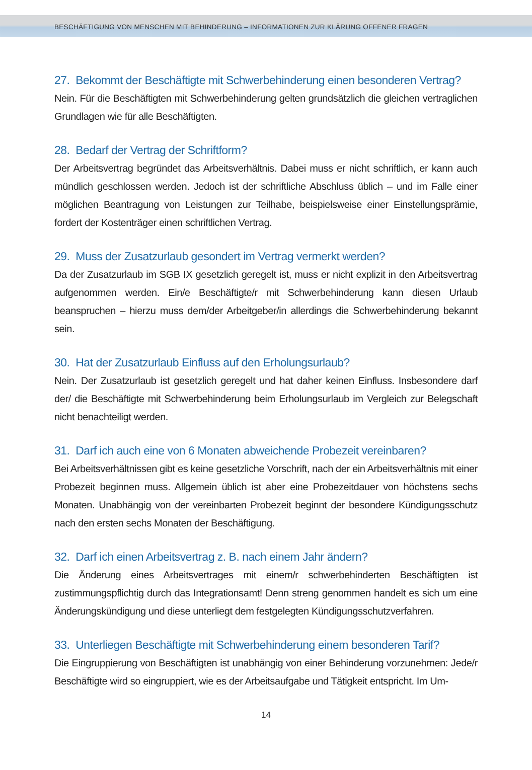BESCHÄFTIGUNG VON MENSCHEN MIT BEHINDERUNG – INFORMATIONEN ZUR KLÄRUNG OFFENER FRAGEN
27. Bekommt der Beschäftigte mit Schwerbehinderung einen besonderen Vertrag?
Nein. Für die Beschäftigten mit Schwerbehinderung gelten grundsätzlich die gleichen vertraglichen Grundlagen wie für alle Beschäftigten.
28. Bedarf der Vertrag der Schriftform?
Der Arbeitsvertrag begründet das Arbeitsverhältnis. Dabei muss er nicht schriftlich, er kann auch mündlich geschlossen werden. Jedoch ist der schriftliche Abschluss üblich – und im Falle einer möglichen Beantragung von Leistungen zur Teilhabe, beispielsweise einer Einstellungsprämie, fordert der Kostenträger einen schriftlichen Vertrag.
29. Muss der Zusatzurlaub gesondert im Vertrag vermerkt werden?
Da der Zusatzurlaub im SGB IX gesetzlich geregelt ist, muss er nicht explizit in den Arbeitsvertrag aufgenommen werden. Ein/e Beschäftigte/r mit Schwerbehinderung kann diesen Urlaub beanspruchen – hierzu muss dem/der Arbeitgeber/in allerdings die Schwerbehinderung bekannt sein.
30. Hat der Zusatzurlaub Einfluss auf den Erholungsurlaub?
Nein. Der Zusatzurlaub ist gesetzlich geregelt und hat daher keinen Einfluss. Insbesondere darf der/ die Beschäftigte mit Schwerbehinderung beim Erholungsurlaub im Vergleich zur Belegschaft nicht benachteiligt werden.
31. Darf ich auch eine von 6 Monaten abweichende Probezeit vereinbaren?
Bei Arbeitsverhältnissen gibt es keine gesetzliche Vorschrift, nach der ein Arbeitsverhältnis mit einer Probezeit beginnen muss. Allgemein üblich ist aber eine Probezeitdauer von höchstens sechs Monaten. Unabhängig von der vereinbarten Probezeit beginnt der besondere Kündigungsschutz nach den ersten sechs Monaten der Beschäftigung.
32. Darf ich einen Arbeitsvertrag z. B. nach einem Jahr ändern?
Die Änderung eines Arbeitsvertrages mit einem/r schwerbehinderten Beschäftigten ist zustimmungspflichtig durch das Integrationsamt! Denn streng genommen handelt es sich um eine Änderungskündigung und diese unterliegt dem festgelegten Kündigungsschutzverfahren.
33. Unterliegen Beschäftigte mit Schwerbehinderung einem besonderen Tarif?
Die Eingruppierung von Beschäftigten ist unabhängig von einer Behinderung vorzunehmen: Jede/r Beschäftigte wird so eingruppiert, wie es der Arbeitsaufgabe und Tätigkeit entspricht. Im Um-
14